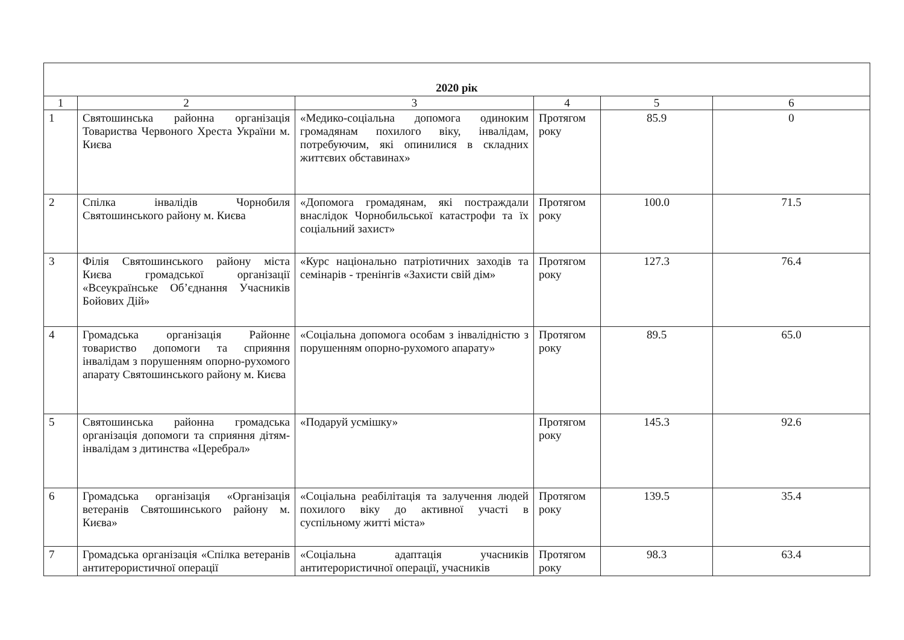| 2020 рік | | | | | |
| --- | --- | --- | --- | --- | --- |
| 1 | 2 | 3 | 4 | 5 | 6 |
| 1 | Святошинська районна організація Товариства Червоного Хреста України м. Києва | «Медико-соціальна допомога одиноким громадянам похилого віку, інвалідам, потребуючим, які опинилися в складних життєвих обставинах» | Протягом року | 85.9 | 0 |
| 2 | Спілка інвалідів Чорнобиля Святошинського району м. Києва | «Допомога громадянам, які постраждали внаслідок Чорнобильської катастрофи та їх соціальний захист» | Протягом року | 100.0 | 71.5 |
| 3 | Філія Святошинського району міста Києва громадської організації «Всеукраїнське Об’єднання Учасників Бойових Дій» | «Курс національно патріотичних заходів та семінарів - тренінгів «Захисти свій дім» | Протягом року | 127.3 | 76.4 |
| 4 | Громадська організація Районне товариство допомоги та сприяння інвалідам з порушенням опорно-рухомого апарату Святошинського району м. Києва | «Соціальна допомога особам з інвалідністю з порушенням опорно-рухомого апарату» | Протягом року | 89.5 | 65.0 |
| 5 | Святошинська районна громадська організація допомоги та сприяння дітям-інвалідам з дитинства «Церебрал» | «Подаруй усмішку» | Протягом року | 145.3 | 92.6 |
| 6 | Громадська організація «Організація ветеранів Святошинського району м. Києва» | «Соціальна реабілітація та залучення людей похилого віку до активної участі в суспільному житті міста» | Протягом року | 139.5 | 35.4 |
| 7 | Громадська організація «Спілка ветеранів антитерористичної операції | «Соціальна адаптація учасників антитерористичної операції, учасників | Протягом року | 98.3 | 63.4 |